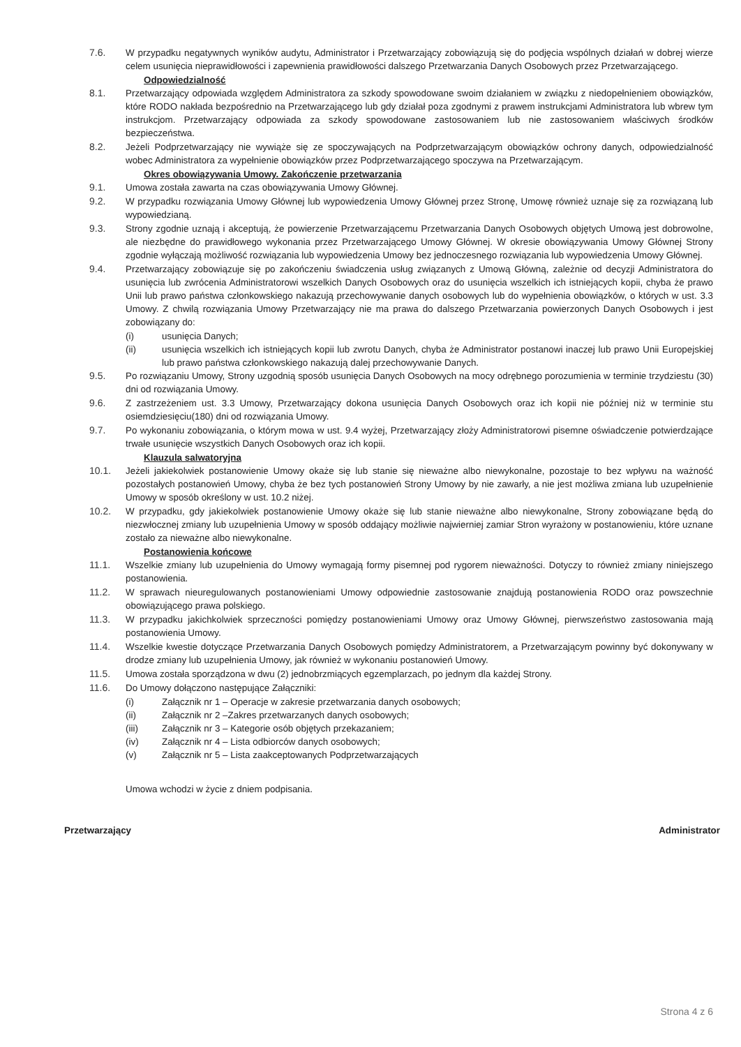7.6. W przypadku negatywnych wyników audytu, Administrator i Przetwarzający zobowiązują się do podjęcia wspólnych działań w dobrej wierze celem usunięcia nieprawidłowości i zapewnienia prawidłowości dalszego Przetwarzania Danych Osobowych przez Przetwarzającego.
Odpowiedzialność
8.1. Przetwarzający odpowiada względem Administratora za szkody spowodowane swoim działaniem w związku z niedopełnieniem obowiązków, które RODO nakłada bezpośrednio na Przetwarzającego lub gdy działał poza zgodnymi z prawem instrukcjami Administratora lub wbrew tym instrukcjom. Przetwarzający odpowiada za szkody spowodowane zastosowaniem lub nie zastosowaniem właściwych środków bezpieczeństwa.
8.2. Jeżeli Podprzetwarzający nie wywiąże się ze spoczywających na Podprzetwarzającym obowiązków ochrony danych, odpowiedzialność wobec Administratora za wypełnienie obowiązków przez Podprzetwarzającego spoczywa na Przetwarzającym.
Okres obowiązywania Umowy. Zakończenie przetwarzania
9.1. Umowa została zawarta na czas obowiązywania Umowy Głównej.
9.2. W przypadku rozwiązania Umowy Głównej lub wypowiedzenia Umowy Głównej przez Stronę, Umowę również uznaje się za rozwiązaną lub wypowiedzianą.
9.3. Strony zgodnie uznają i akceptują, że powierzenie Przetwarzającemu Przetwarzania Danych Osobowych objętych Umową jest dobrowolne, ale niezbędne do prawidłowego wykonania przez Przetwarzającego Umowy Głównej. W okresie obowiązywania Umowy Głównej Strony zgodnie wyłączają możliwość rozwiązania lub wypowiedzenia Umowy bez jednoczesnego rozwiązania lub wypowiedzenia Umowy Głównej.
9.4. Przetwarzający zobowiązuje się po zakończeniu świadczenia usług związanych z Umową Główną, zależnie od decyzji Administratora do usunięcia lub zwrócenia Administratorowi wszelkich Danych Osobowych oraz do usunięcia wszelkich ich istniejących kopii, chyba że prawo Unii lub prawo państwa członkowskiego nakazują przechowywanie danych osobowych lub do wypełnienia obowiązków, o których w ust. 3.3 Umowy. Z chwilą rozwiązania Umowy Przetwarzający nie ma prawa do dalszego Przetwarzania powierzonych Danych Osobowych i jest zobowiązany do:
(i) usunięcia Danych;
(ii) usunięcia wszelkich ich istniejących kopii lub zwrotu Danych, chyba że Administrator postanowi inaczej lub prawo Unii Europejskiej lub prawo państwa członkowskiego nakazują dalej przechowywanie Danych.
9.5. Po rozwiązaniu Umowy, Strony uzgodnią sposób usunięcia Danych Osobowych na mocy odrębnego porozumienia w terminie trzydziestu (30) dni od rozwiązania Umowy.
9.6. Z zastrzeżeniem ust. 3.3 Umowy, Przetwarzający dokona usunięcia Danych Osobowych oraz ich kopii nie później niż w terminie stu osiemdziesięciu(180) dni od rozwiązania Umowy.
9.7. Po wykonaniu zobowiązania, o którym mowa w ust. 9.4 wyżej, Przetwarzający złoży Administratorowi pisemne oświadczenie potwierdzające trwałe usunięcie wszystkich Danych Osobowych oraz ich kopii.
Klauzula salwatoryjna
10.1. Jeżeli jakiekolwiek postanowienie Umowy okaże się lub stanie się nieważne albo niewykonalne, pozostaje to bez wpływu na ważność pozostałych postanowień Umowy, chyba że bez tych postanowień Strony Umowy by nie zawarły, a nie jest możliwa zmiana lub uzupełnienie Umowy w sposób określony w ust. 10.2 niżej.
10.2. W przypadku, gdy jakiekolwiek postanowienie Umowy okaże się lub stanie nieważne albo niewykonalne, Strony zobowiązane będą do niezwłocznej zmiany lub uzupełnienia Umowy w sposób oddający możliwie najwierniej zamiar Stron wyrażony w postanowieniu, które uznane zostało za nieważne albo niewykonalne.
Postanowienia końcowe
11.1. Wszelkie zmiany lub uzupełnienia do Umowy wymagają formy pisemnej pod rygorem nieważności. Dotyczy to również zmiany niniejszego postanowienia.
11.2. W sprawach nieuregulowanych postanowieniami Umowy odpowiednie zastosowanie znajdują postanowienia RODO oraz powszechnie obowiązującego prawa polskiego.
11.3. W przypadku jakichkolwiek sprzeczności pomiędzy postanowieniami Umowy oraz Umowy Głównej, pierwszeństwo zastosowania mają postanowienia Umowy.
11.4. Wszelkie kwestie dotyczące Przetwarzania Danych Osobowych pomiędzy Administratorem, a Przetwarzającym powinny być dokonywany w drodze zmiany lub uzupełnienia Umowy, jak również w wykonaniu postanowień Umowy.
11.5. Umowa została sporządzona w dwu (2) jednobrzmiących egzemplarzach, po jednym dla każdej Strony.
11.6. Do Umowy dołączono następujące Załączniki:
(i) Załącznik nr 1 – Operacje w zakresie przetwarzania danych osobowych;
(ii) Załącznik nr 2 –Zakres przetwarzanych danych osobowych;
(iii) Załącznik nr 3 – Kategorie osób objętych przekazaniem;
(iv) Załącznik nr 4 – Lista odbiorców danych osobowych;
(v) Załącznik nr 5 – Lista zaakceptowanych Podprzetwarzających
Umowa wchodzi w życie z dniem podpisania.
Przetwarzający Administrator
Strona 4 z 6